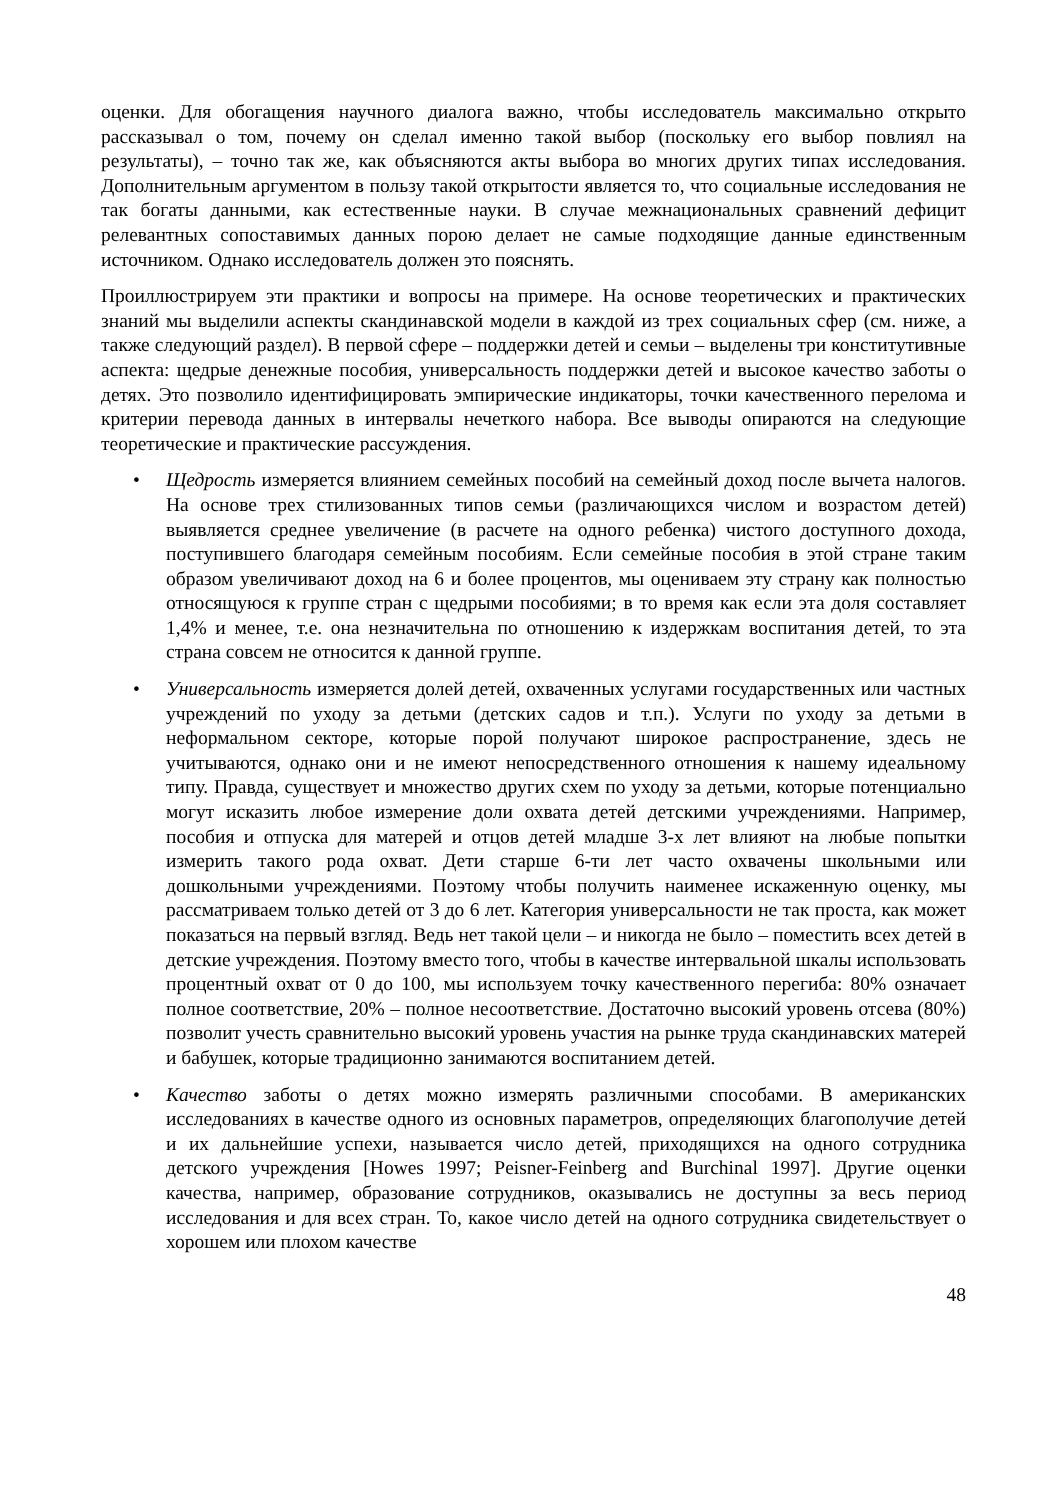оценки. Для обогащения научного диалога важно, чтобы исследователь максимально открыто рассказывал о том, почему он сделал именно такой выбор (поскольку его выбор повлиял на результаты), – точно так же, как объясняются акты выбора во многих других типах исследования. Дополнительным аргументом в пользу такой открытости является то, что социальные исследования не так богаты данными, как естественные науки. В случае межнациональных сравнений дефицит релевантных сопоставимых данных порою делает не самые подходящие данные единственным источником. Однако исследователь должен это пояснять.
Проиллюстрируем эти практики и вопросы на примере. На основе теоретических и практических знаний мы выделили аспекты скандинавской модели в каждой из трех социальных сфер (см. ниже, а также следующий раздел). В первой сфере – поддержки детей и семьи – выделены три конститутивные аспекта: щедрые денежные пособия, универсальность поддержки детей и высокое качество заботы о детях. Это позволило идентифицировать эмпирические индикаторы, точки качественного перелома и критерии перевода данных в интервалы нечеткого набора. Все выводы опираются на следующие теоретические и практические рассуждения.
• Щедрость измеряется влиянием семейных пособий на семейный доход после вычета налогов. На основе трех стилизованных типов семьи (различающихся числом и возрастом детей) выявляется среднее увеличение (в расчете на одного ребенка) чистого доступного дохода, поступившего благодаря семейным пособиям. Если семейные пособия в этой стране таким образом увеличивают доход на 6 и более процентов, мы оцениваем эту страну как полностью относящуюся к группе стран с щедрыми пособиями; в то время как если эта доля составляет 1,4% и менее, т.е. она незначительна по отношению к издержкам воспитания детей, то эта страна совсем не относится к данной группе.
• Универсальность измеряется долей детей, охваченных услугами государственных или частных учреждений по уходу за детьми (детских садов и т.п.). Услуги по уходу за детьми в неформальном секторе, которые порой получают широкое распространение, здесь не учитываются, однако они и не имеют непосредственного отношения к нашему идеальному типу. Правда, существует и множество других схем по уходу за детьми, которые потенциально могут исказить любое измерение доли охвата детей детскими учреждениями. Например, пособия и отпуска для матерей и отцов детей младше 3-х лет влияют на любые попытки измерить такого рода охват. Дети старше 6-ти лет часто охвачены школьными или дошкольными учреждениями. Поэтому чтобы получить наименее искаженную оценку, мы рассматриваем только детей от 3 до 6 лет. Категория универсальности не так проста, как может показаться на первый взгляд. Ведь нет такой цели – и никогда не было – поместить всех детей в детские учреждения. Поэтому вместо того, чтобы в качестве интервальной шкалы использовать процентный охват от 0 до 100, мы используем точку качественного перегиба: 80% означает полное соответствие, 20% – полное несоответствие. Достаточно высокий уровень отсева (80%) позволит учесть сравнительно высокий уровень участия на рынке труда скандинавских матерей и бабушек, которые традиционно занимаются воспитанием детей.
• Качество заботы о детях можно измерять различными способами. В американских исследованиях в качестве одного из основных параметров, определяющих благополучие детей и их дальнейшие успехи, называется число детей, приходящихся на одного сотрудника детского учреждения [Howes 1997; Peisner-Feinberg and Burchinal 1997]. Другие оценки качества, например, образование сотрудников, оказывались не доступны за весь период исследования и для всех стран. То, какое число детей на одного сотрудника свидетельствует о хорошем или плохом качестве
48